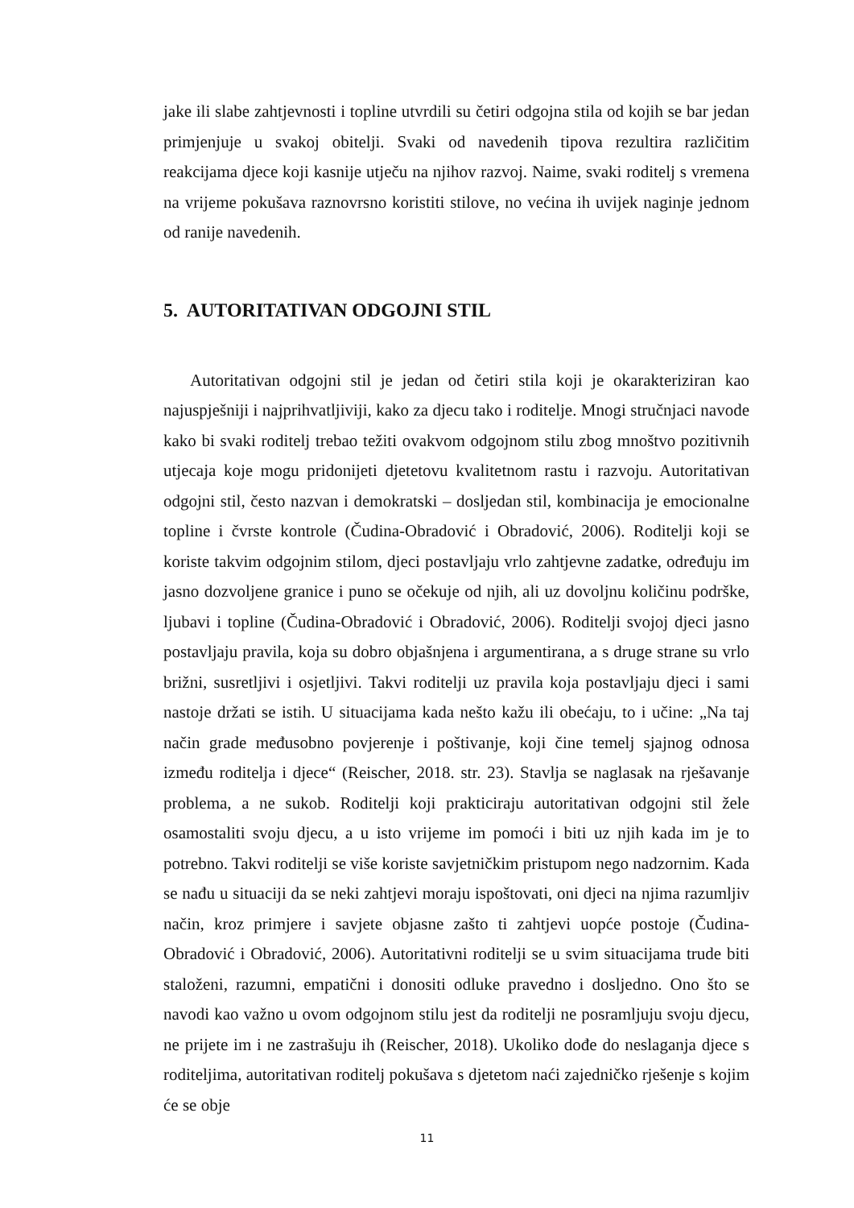jake ili slabe zahtjevnosti i topline utvrdili su četiri odgojna stila od kojih se bar jedan primjenjuje u svakoj obitelji. Svaki od navedenih tipova rezultira različitim reakcijama djece koji kasnije utječu na njihov razvoj. Naime, svaki roditelj s vremena na vrijeme pokušava raznovrsno koristiti stilove, no većina ih uvijek naginje jednom od ranije navedenih.
5. AUTORITATIVAN ODGOJNI STIL
Autoritativan odgojni stil je jedan od četiri stila koji je okarakteriziran kao najuspješniji i najprihvatljiviji, kako za djecu tako i roditelje. Mnogi stručnjaci navode kako bi svaki roditelj trebao težiti ovakvom odgojnom stilu zbog mnoštvo pozitivnih utjecaja koje mogu pridonijeti djetetovu kvalitetnom rastu i razvoju. Autoritativan odgojni stil, često nazvan i demokratski – dosljedan stil, kombinacija je emocionalne topline i čvrste kontrole (Čudina-Obradović i Obradović, 2006). Roditelji koji se koriste takvim odgojnim stilom, djeci postavljaju vrlo zahtjevne zadatke, određuju im jasno dozvoljene granice i puno se očekuje od njih, ali uz dovoljnu količinu podrške, ljubavi i topline (Čudina-Obradović i Obradović, 2006). Roditelji svojoj djeci jasno postavljaju pravila, koja su dobro objašnjena i argumentirana, a s druge strane su vrlo brižni, susretljivi i osjetljivi. Takvi roditelji uz pravila koja postavljaju djeci i sami nastoje držati se istih. U situacijama kada nešto kažu ili obećaju, to i učine: „Na taj način grade međusobno povjerenje i poštivanje, koji čine temelj sjajnog odnosa između roditelja i djece“ (Reischer, 2018. str. 23). Stavlja se naglasak na rješavanje problema, a ne sukob. Roditelji koji prakticiraju autoritativan odgojni stil žele osamostaliti svoju djecu, a u isto vrijeme im pomoći i biti uz njih kada im je to potrebno. Takvi roditelji se više koriste savjetničkim pristupom nego nadzornim. Kada se nađu u situaciji da se neki zahtjevi moraju ispoštovati, oni djeci na njima razumljiv način, kroz primjere i savjete objasne zašto ti zahtjevi uopće postoje (Čudina-Obradović i Obradović, 2006). Autoritativni roditelji se u svim situacijama trude biti staloženi, razumni, empatični i donositi odluke pravedno i dosljedno. Ono što se navodi kao važno u ovom odgojnom stilu jest da roditelji ne posramljuju svoju djecu, ne prijete im i ne zastrašuju ih (Reischer, 2018). Ukoliko dođe do neslaganja djece s roditeljima, autoritativan roditelj pokušava s djetetom naći zajedničko rješenje s kojim će se obje
11